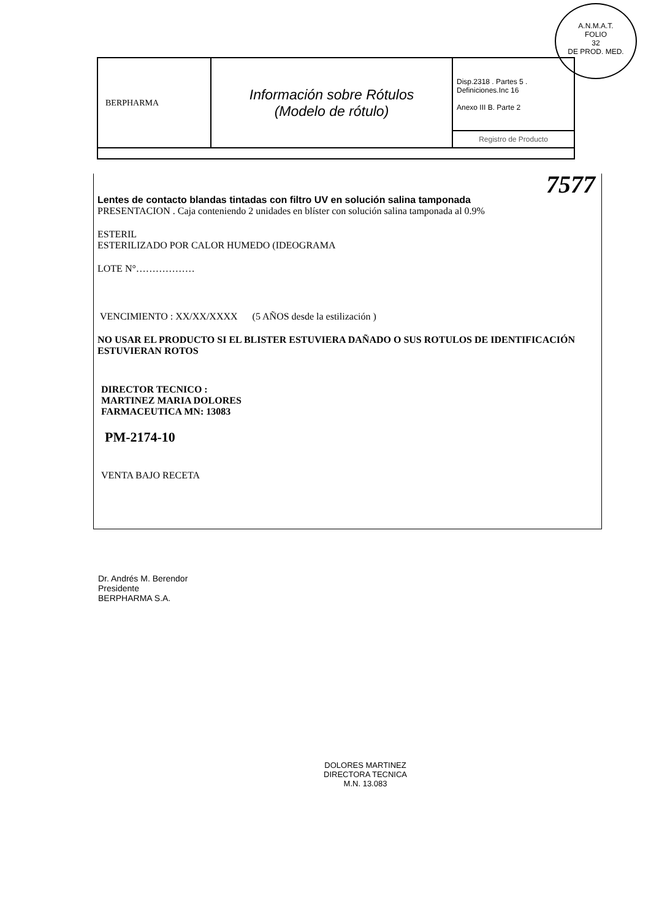A.N.M.A.T.
FOLIO
32
DE PROD. MED.
| BERPHARMA | Información sobre Rótulos (Modelo de rótulo) | Disp.2318 . Partes 5 . Definiciones.Inc 16 Anexo III B. Parte 2 |
| | | Registro de Producto |
7577
Lentes de contacto blandas tintadas con filtro UV en solución salina tamponada
PRESENTACION . Caja conteniendo 2 unidades en blíster con solución salina tamponada al 0.9%
ESTERIL
ESTERILIZADO POR CALOR HUMEDO (IDEOGRAMA
LOTE N°………………
VENCIMIENTO : XX/XX/XXXX (5 AÑOS desde la estilización )
NO USAR EL PRODUCTO SI EL BLISTER ESTUVIERA DAÑADO O SUS ROTULOS DE IDENTIFICACIÓN ESTUVIERAN ROTOS
DIRECTOR TECNICO :
MARTINEZ MARIA DOLORES
FARMACEUTICA MN: 13083
PM-2174-10
VENTA BAJO RECETA
Dr. Andrés M. Berendor
Presidente
BERPHARMA S.A.
DOLORES MARTINEZ
DIRECTORA TECNICA
M.N. 13.083